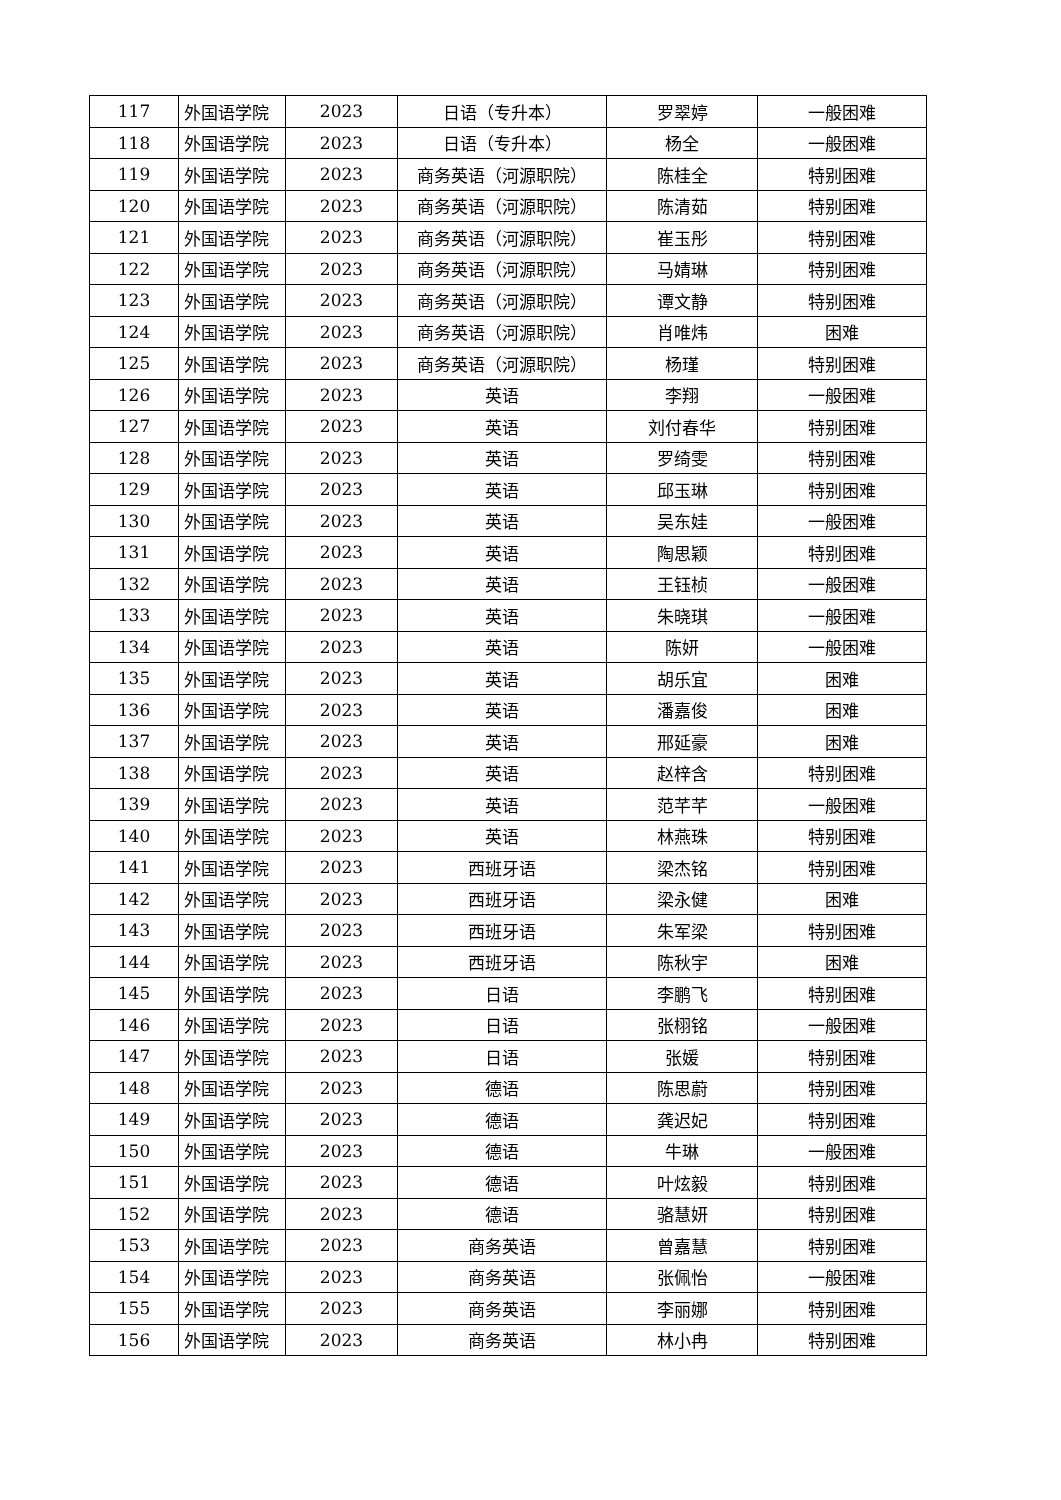| 117 | 外国语学院 | 2023 | 日语（专升本） | 罗翠婷 | 一般困难 |
| 118 | 外国语学院 | 2023 | 日语（专升本） | 杨全 | 一般困难 |
| 119 | 外国语学院 | 2023 | 商务英语（河源职院） | 陈桂全 | 特别困难 |
| 120 | 外国语学院 | 2023 | 商务英语（河源职院） | 陈清茹 | 特别困难 |
| 121 | 外国语学院 | 2023 | 商务英语（河源职院） | 崔玉彤 | 特别困难 |
| 122 | 外国语学院 | 2023 | 商务英语（河源职院） | 马婧琳 | 特别困难 |
| 123 | 外国语学院 | 2023 | 商务英语（河源职院） | 谭文静 | 特别困难 |
| 124 | 外国语学院 | 2023 | 商务英语（河源职院） | 肖唯炜 | 困难 |
| 125 | 外国语学院 | 2023 | 商务英语（河源职院） | 杨瑾 | 特别困难 |
| 126 | 外国语学院 | 2023 | 英语 | 李翔 | 一般困难 |
| 127 | 外国语学院 | 2023 | 英语 | 刘付春华 | 特别困难 |
| 128 | 外国语学院 | 2023 | 英语 | 罗绮雯 | 特别困难 |
| 129 | 外国语学院 | 2023 | 英语 | 邱玉琳 | 特别困难 |
| 130 | 外国语学院 | 2023 | 英语 | 吴东娃 | 一般困难 |
| 131 | 外国语学院 | 2023 | 英语 | 陶思颖 | 特别困难 |
| 132 | 外国语学院 | 2023 | 英语 | 王钰桢 | 一般困难 |
| 133 | 外国语学院 | 2023 | 英语 | 朱晓琪 | 一般困难 |
| 134 | 外国语学院 | 2023 | 英语 | 陈妍 | 一般困难 |
| 135 | 外国语学院 | 2023 | 英语 | 胡乐宜 | 困难 |
| 136 | 外国语学院 | 2023 | 英语 | 潘嘉俊 | 困难 |
| 137 | 外国语学院 | 2023 | 英语 | 邢延豪 | 困难 |
| 138 | 外国语学院 | 2023 | 英语 | 赵梓含 | 特别困难 |
| 139 | 外国语学院 | 2023 | 英语 | 范芊芊 | 一般困难 |
| 140 | 外国语学院 | 2023 | 英语 | 林燕珠 | 特别困难 |
| 141 | 外国语学院 | 2023 | 西班牙语 | 梁杰铭 | 特别困难 |
| 142 | 外国语学院 | 2023 | 西班牙语 | 梁永健 | 困难 |
| 143 | 外国语学院 | 2023 | 西班牙语 | 朱军梁 | 特别困难 |
| 144 | 外国语学院 | 2023 | 西班牙语 | 陈秋宇 | 困难 |
| 145 | 外国语学院 | 2023 | 日语 | 李鹏飞 | 特别困难 |
| 146 | 外国语学院 | 2023 | 日语 | 张栩铭 | 一般困难 |
| 147 | 外国语学院 | 2023 | 日语 | 张媛 | 特别困难 |
| 148 | 外国语学院 | 2023 | 德语 | 陈思蔚 | 特别困难 |
| 149 | 外国语学院 | 2023 | 德语 | 龚迟妃 | 特别困难 |
| 150 | 外国语学院 | 2023 | 德语 | 牛琳 | 一般困难 |
| 151 | 外国语学院 | 2023 | 德语 | 叶炫毅 | 特别困难 |
| 152 | 外国语学院 | 2023 | 德语 | 骆慧妍 | 特别困难 |
| 153 | 外国语学院 | 2023 | 商务英语 | 曾嘉慧 | 特别困难 |
| 154 | 外国语学院 | 2023 | 商务英语 | 张佩怡 | 一般困难 |
| 155 | 外国语学院 | 2023 | 商务英语 | 李丽娜 | 特别困难 |
| 156 | 外国语学院 | 2023 | 商务英语 | 林小冉 | 特别困难 |